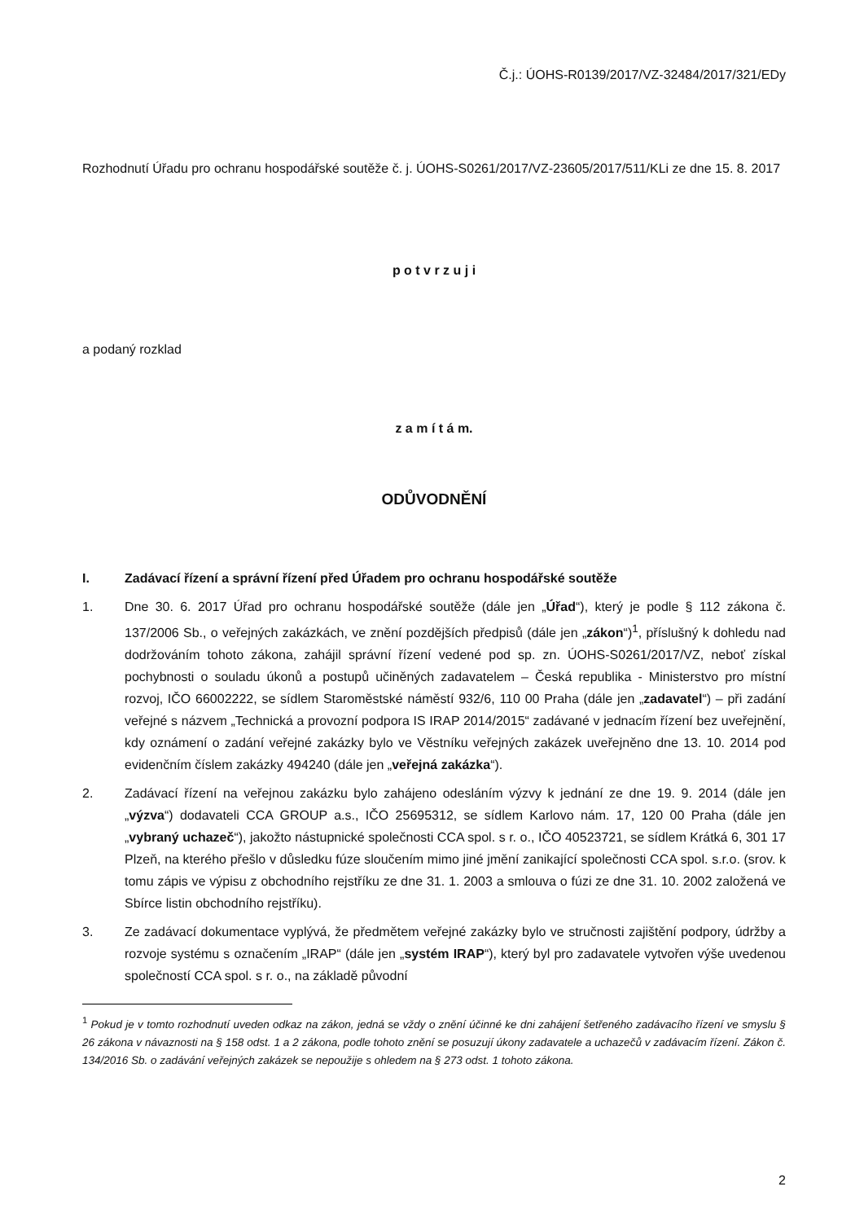Č.j.: ÚOHS-R0139/2017/VZ-32484/2017/321/EDy
Rozhodnutí Úřadu pro ochranu hospodářské soutěže č. j. ÚOHS-S0261/2017/VZ-23605/2017/511/KLi ze dne 15. 8. 2017
p o t v r z u j i
a podaný rozklad
z a m í t á m.
ODŮVODNĚNÍ
I. Zadávací řízení a správní řízení před Úřadem pro ochranu hospodářské soutěže
1. Dne 30. 6. 2017 Úřad pro ochranu hospodářské soutěže (dále jen „Úřad“), který je podle § 112 zákona č. 137/2006 Sb., o veřejných zakázkách, ve znění pozdějších předpisů (dále jen „zákon“)<sup>1</sup>, příslušný k dohledu nad dodržováním tohoto zákona, zahájil správní řízení vedené pod sp. zn. ÚOHS-S0261/2017/VZ, neboť získal pochybnosti o souladu úkonů a postupů učiněných zadavatelem – Česká republika - Ministerstvo pro místní rozvoj, IČO 66002222, se sídlem Staroměstské náměstí 932/6, 110 00 Praha (dále jen „zadavatel“) – při zadání veřejné s názvem „Technická a provozní podpora IS IRAP 2014/2015“ zadávané v jednacím řízení bez uveřejnění, kdy oznámení o zadání veřejné zakázky bylo ve Věstníku veřejných zakázek uveřejněno dne 13. 10. 2014 pod evidenčním číslem zakázky 494240 (dále jen „veřejná zakázka“).
2. Zadávací řízení na veřejnou zakázku bylo zahájeno odesláním výzvy k jednání ze dne 19. 9. 2014 (dále jen „výzva“) dodavateli CCA GROUP a.s., IČO 25695312, se sídlem Karlovo nám. 17, 120 00 Praha (dále jen „vybraný uchazeč“), jakožto nástupnické společnosti CCA spol. s r. o., IČO 40523721, se sídlem Krátká 6, 301 17 Plzeň, na kterého přešlo v důsledku fúze sloučením mimo jiné jmění zanikající společnosti CCA spol. s.r.o. (srov. k tomu zápis ve výpisu z obchodního rejstříku ze dne 31. 1. 2003 a smlouva o fúzi ze dne 31. 10. 2002 založená ve Sbírce listin obchodního rejstříku).
3. Ze zadávací dokumentace vyplývá, že předmětem veřejné zakázky bylo ve stručnosti zajištění podpory, údržby a rozvoje systému s označením „IRAP“ (dále jen „systém IRAP“), který byl pro zadavatele vytvořen výše uvedenou společností CCA spol. s r. o., na základě původní
<sup>1</sup> Pokud je v tomto rozhodnutí uveden odkaz na zákon, jedná se vždy o znění účinné ke dni zahájení šetřeného zadávacího řízení ve smyslu § 26 zákona v návaznosti na § 158 odst. 1 a 2 zákona, podle tohoto znění se posuzují úkony zadavatele a uchazečů v zadávacím řízení. Zákon č. 134/2016 Sb. o zadávání veřejných zakázek se nepoužije s ohledem na § 273 odst. 1 tohoto zákona.
2